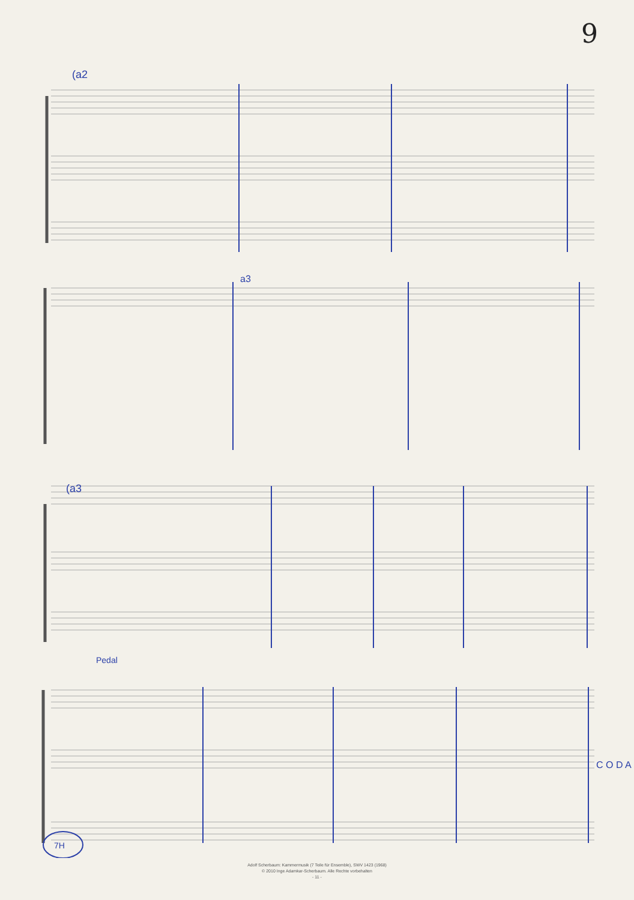9
(a2
a3
(a3
Pedal
C O D A
7H
Adolf Scherbaum: Kammermusik (7 Teile für Ensemble), SWV 1423 (1968)
© 2010 Inge Adamkar-Scherbaum. Alle Rechte vorbehalten
- 11 -